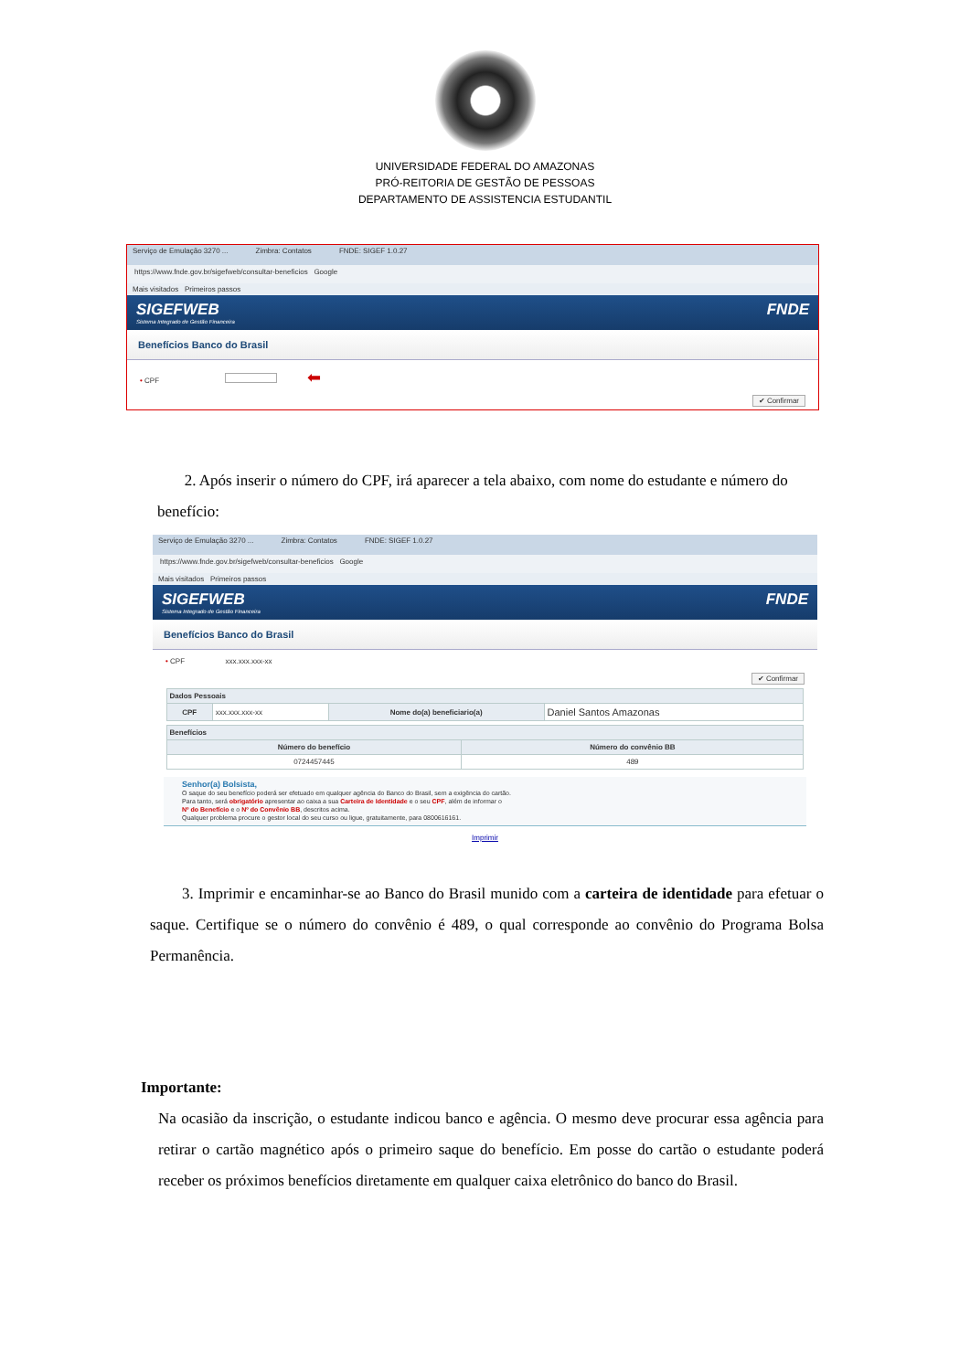UNIVERSIDADE FEDERAL DO AMAZONAS
PRÓ-REITORIA DE GESTÃO DE PESSOAS
DEPARTAMENTO DE ASSISTENCIA ESTUDANTIL
Serviço de Emulação 3270 ... Zimbra: Contatos FNDE: SIGEF 1.0.27
https://www.fnde.gov.br/sigefweb/consultar-beneficios Google
Mais visitados Primeiros passos
SIGEFWEB
Sistema Integrado de Gestão Financeira
FNDE
Benefícios Banco do Brasil
• CPF ⬅
✔ Confirmar
2. Após inserir o número do CPF, irá aparecer a tela abaixo, com nome do estudante e número do benefício:
Serviço de Emulação 3270 ... Zimbra: Contatos FNDE: SIGEF 1.0.27
https://www.fnde.gov.br/sigefweb/consultar-beneficios Google
Mais visitados Primeiros passos
SIGEFWEB
Sistema Integrado de Gestão Financeira
FNDE
Benefícios Banco do Brasil
• CPF xxx.xxx.xxx-xx
✔ Confirmar
| Dados Pessoais | | | |
| --- | --- | --- | --- |
| CPF | xxx.xxx.xxx-xx | Nome do(a) beneficiario(a) | Daniel Santos Amazonas |
| Benefícios | |
| --- | --- |
| Número do benefício | Número do convênio BB |
| 0724457445 | 489 |
Senhor(a) Bolsista,
O saque do seu benefício poderá ser efetuado em qualquer agência do Banco do Brasil, sem a exigência do cartão.
Para tanto, será obrigatório apresentar ao caixa a sua Carteira de Identidade e o seu CPF, além de informar o
Nº do Benefício e o Nº do Convênio BB, descritos acima.
Qualquer problema procure o gestor local do seu curso ou ligue, gratuitamente, para 0800616161.
Imprimir
3. Imprimir e encaminhar-se ao Banco do Brasil munido com a carteira de identidade para efetuar o saque. Certifique se o número do convênio é 489, o qual corresponde ao convênio do Programa Bolsa Permanência.
Importante:
Na ocasião da inscrição, o estudante indicou banco e agência. O mesmo deve procurar essa agência para retirar o cartão magnético após o primeiro saque do benefício. Em posse do cartão o estudante poderá receber os próximos benefícios diretamente em qualquer caixa eletrônico do banco do Brasil.